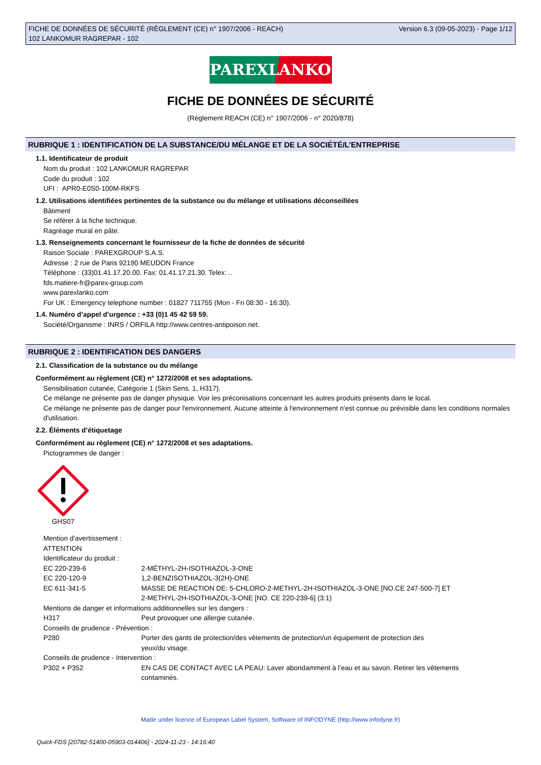FICHE DE DONNÉES DE SÉCURITÉ (RÈGLEMENT (CE) n° 1907/2006 - REACH)
102 LANKOMUR RAGREPAR - 102
Version 6.3 (09-05-2023) - Page 1/12
PAREXLANKO
FICHE DE DONNÉES DE SÉCURITÉ
(Règlement REACH (CE) n° 1907/2006 - n° 2020/878)
RUBRIQUE 1 : IDENTIFICATION DE LA SUBSTANCE/DU MÉLANGE ET DE LA SOCIÉTÉ/L’ENTREPRISE
1.1. Identificateur de produit
Nom du produit : 102 LANKOMUR RAGREPAR
Code du produit : 102
UFI : APR0-E0S0-100M-RKFS
1.2. Utilisations identifiées pertinentes de la substance ou du mélange et utilisations déconseillées
Bâtiment
Se référer à la fiche technique.
Ragréage mural en pâte.
1.3. Renseignements concernant le fournisseur de la fiche de données de sécurité
Raison Sociale : PAREXGROUP S.A.S.
Adresse : 2 rue de Paris 92190 MEUDON France
Téléphone : (33)01.41.17.20.00. Fax: 01.41.17.21.30. Telex: ..
fds.matiere-fr@parex-group.com
www.parexlanko.com
For UK : Emergency telephone number : 01827 711755 (Mon - Fri 08:30 - 16:30).
1.4. Numéro d’appel d’urgence : +33 (0)1 45 42 59 59.
Société/Organisme : INRS / ORFILA http://www.centres-antipoison.net.
RUBRIQUE 2 : IDENTIFICATION DES DANGERS
2.1. Classification de la substance ou du mélange
Conformément au règlement (CE) n° 1272/2008 et ses adaptations.
Sensibilisation cutanée, Catégorie 1 (Skin Sens. 1, H317).
Ce mélange ne présente pas de danger physique. Voir les préconisations concernant les autres produits présents dans le local.
Ce mélange ne présente pas de danger pour l'environnement. Aucune atteinte à l'environnement n'est connue ou prévisible dans les conditions normales d'utilisation.
2.2. Éléments d’étiquetage
Conformément au règlement (CE) n° 1272/2008 et ses adaptations.
Pictogrammes de danger :
GHS07
Mention d'avertissement :
ATTENTION
Identificateur du produit :
| EC 220-239-6 | 2-MÉTHYL-2H-ISOTHIAZOL-3-ONE |
| EC 220-120-9 | 1,2-BENZISOTHIAZOL-3(2H)-ONE |
| EC 611-341-5 | MASSE DE REACTION DE: 5-CHLORO-2-METHYL-2H-ISOTHIAZOL-3-ONE [NO.CE 247-500-7] ET 2-METHYL-2H-ISOTHIAZOL-3-ONE [NO. CE 220-239-6] (3:1) |
| Mentions de danger et informations additionnelles sur les dangers : | |
| H317 | Peut provoquer une allergie cutanée. |
| Conseils de prudence - Prévention : | |
| P280 | Porter des gants de protection/des vêtements de protection/un équipement de protection des yeux/du visage. |
| Conseils de prudence - Intervention : | |
| P302 + P352 | EN CAS DE CONTACT AVEC LA PEAU: Laver abondamment à l’eau et au savon. Retirer les vêtements contaminés. |
Made under licence of European Label System, Software of INFODYNE (http://www.infodyne.fr)
Quick-FDS [20782-51400-05903-014406] - 2024-11-23 - 14:16:40